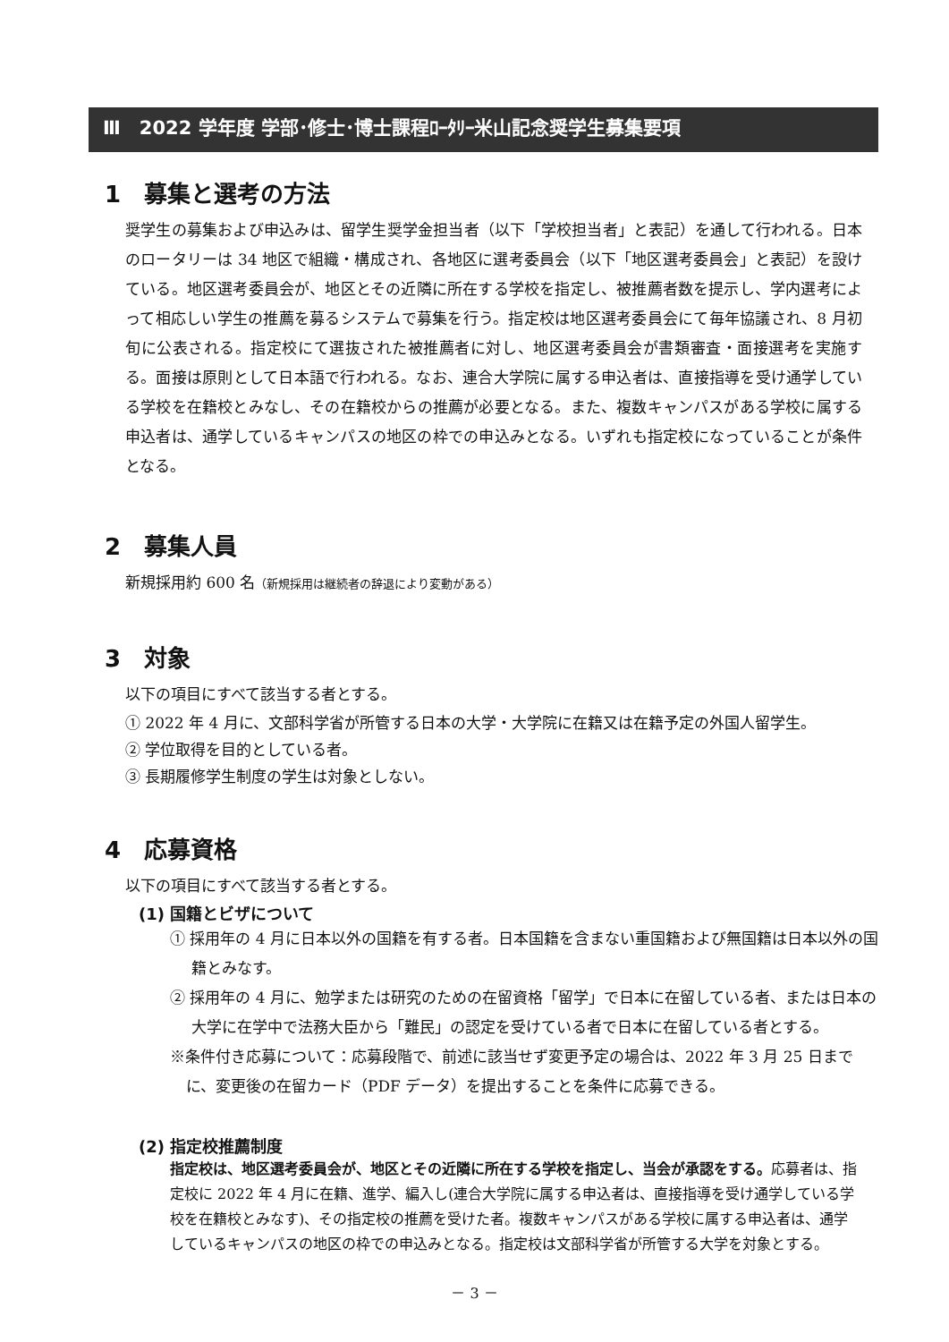Ⅲ　2022 学年度 学部･修士･博士課程ﾛｰﾀﾘｰ米山記念奨学生募集要項
1　募集と選考の方法
奨学生の募集および申込みは、留学生奨学金担当者（以下「学校担当者」と表記）を通して行われる。日本のロータリーは 34 地区で組織・構成され、各地区に選考委員会（以下「地区選考委員会」と表記）を設けている。地区選考委員会が、地区とその近隣に所在する学校を指定し、被推薦者数を提示し、学内選考によって相応しい学生の推薦を募るシステムで募集を行う。指定校は地区選考委員会にて毎年協議され、8 月初旬に公表される。指定校にて選抜された被推薦者に対し、地区選考委員会が書類審査・面接選考を実施する。面接は原則として日本語で行われる。なお、連合大学院に属する申込者は、直接指導を受け通学している学校を在籍校とみなし、その在籍校からの推薦が必要となる。また、複数キャンパスがある学校に属する申込者は、通学しているキャンパスの地区の枠での申込みとなる。いずれも指定校になっていることが条件となる。
2　募集人員
新規採用約 600 名（新規採用は継続者の辞退により変動がある）
3　対象
以下の項目にすべて該当する者とする。
① 2022 年 4 月に、文部科学省が所管する日本の大学・大学院に在籍又は在籍予定の外国人留学生。
② 学位取得を目的としている者。
③ 長期履修学生制度の学生は対象としない。
4　応募資格
以下の項目にすべて該当する者とする。
(1) 国籍とビザについて
① 採用年の 4 月に日本以外の国籍を有する者。日本国籍を含まない重国籍および無国籍は日本以外の国籍とみなす。
② 採用年の 4 月に、勉学または研究のための在留資格「留学」で日本に在留している者、または日本の大学に在学中で法務大臣から「難民」の認定を受けている者で日本に在留している者とする。
※条件付き応募について：応募段階で、前述に該当せず変更予定の場合は、2022 年 3 月 25 日までに、変更後の在留カード（PDF データ）を提出することを条件に応募できる。
(2) 指定校推薦制度
指定校は、地区選考委員会が、地区とその近隣に所在する学校を指定し、当会が承認をする。応募者は、指定校に 2022 年 4 月に在籍、進学、編入し(連合大学院に属する申込者は、直接指導を受け通学している学校を在籍校とみなす)、その指定校の推薦を受けた者。複数キャンパスがある学校に属する申込者は、通学しているキャンパスの地区の枠での申込みとなる。指定校は文部科学省が所管する大学を対象とする。
－ 3 －